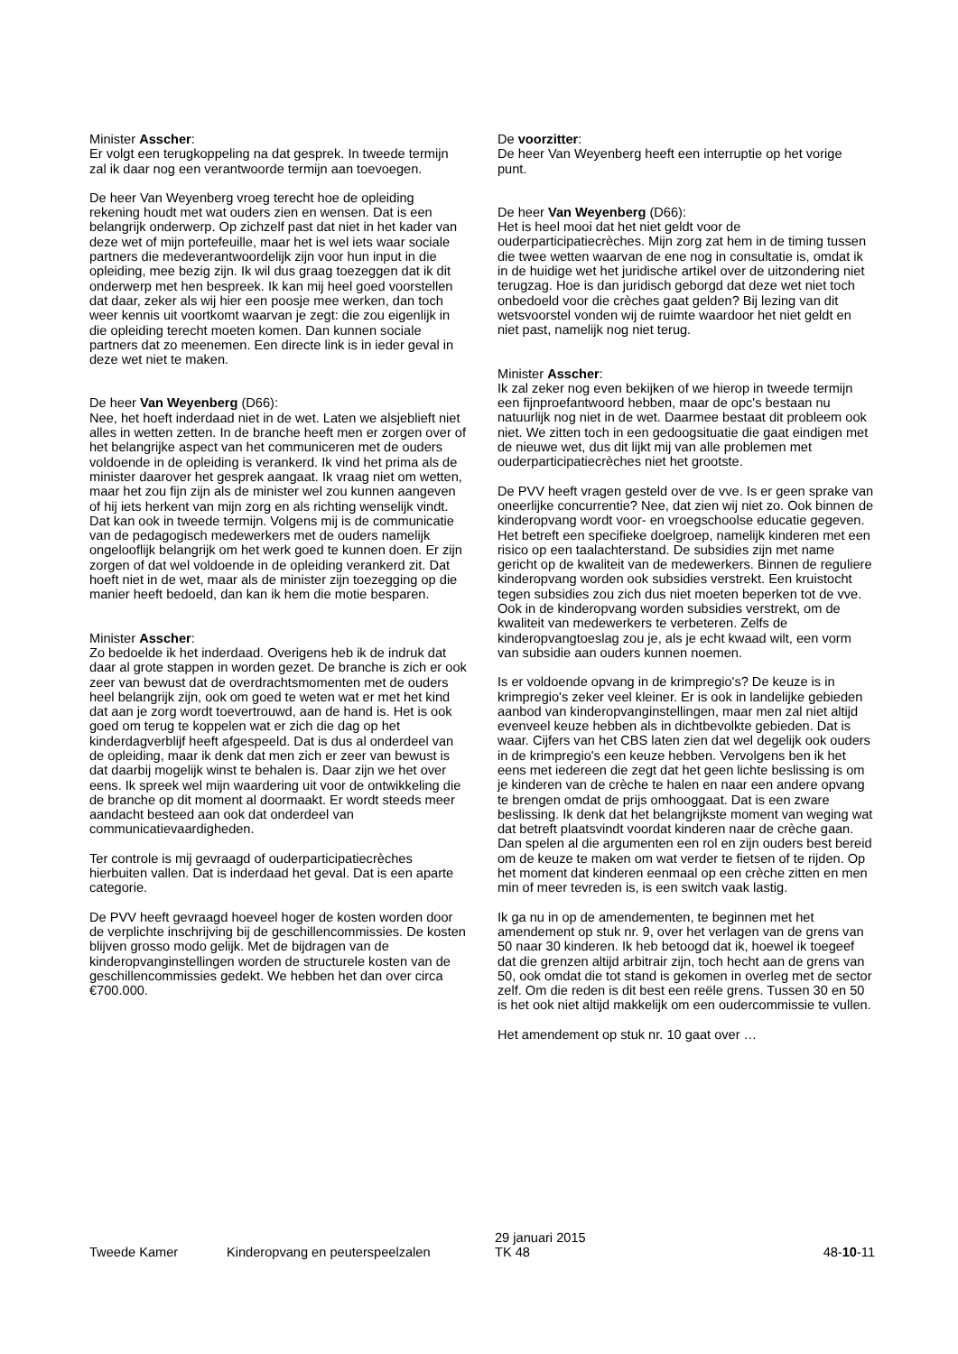Minister Asscher:
Er volgt een terugkoppeling na dat gesprek. In tweede termijn zal ik daar nog een verantwoorde termijn aan toevoegen.
De heer Van Weyenberg vroeg terecht hoe de opleiding rekening houdt met wat ouders zien en wensen. Dat is een belangrijk onderwerp. Op zichzelf past dat niet in het kader van deze wet of mijn portefeuille, maar het is wel iets waar sociale partners die medeverantwoordelijk zijn voor hun input in die opleiding, mee bezig zijn. Ik wil dus graag toezeggen dat ik dit onderwerp met hen bespreek. Ik kan mij heel goed voorstellen dat daar, zeker als wij hier een poosje mee werken, dan toch weer kennis uit voortkomt waarvan je zegt: die zou eigenlijk in die opleiding terecht moeten komen. Dan kunnen sociale partners dat zo meenemen. Een directe link is in ieder geval in deze wet niet te maken.
De heer Van Weyenberg (D66):
Nee, het hoeft inderdaad niet in de wet. Laten we alsjeblieft niet alles in wetten zetten. In de branche heeft men er zorgen over of het belangrijke aspect van het communiceren met de ouders voldoende in de opleiding is verankerd. Ik vind het prima als de minister daarover het gesprek aangaat. Ik vraag niet om wetten, maar het zou fijn zijn als de minister wel zou kunnen aangeven of hij iets herkent van mijn zorg en als richting wenselijk vindt. Dat kan ook in tweede termijn. Volgens mij is de communicatie van de pedagogisch medewerkers met de ouders namelijk ongelooflijk belangrijk om het werk goed te kunnen doen. Er zijn zorgen of dat wel voldoende in de opleiding verankerd zit. Dat hoeft niet in de wet, maar als de minister zijn toezegging op die manier heeft bedoeld, dan kan ik hem die motie besparen.
Minister Asscher:
Zo bedoelde ik het inderdaad. Overigens heb ik de indruk dat daar al grote stappen in worden gezet. De branche is zich er ook zeer van bewust dat de overdrachtsmomenten met de ouders heel belangrijk zijn, ook om goed te weten wat er met het kind dat aan je zorg wordt toevertrouwd, aan de hand is. Het is ook goed om terug te koppelen wat er zich die dag op het kinderdagverblijf heeft afgespeeld. Dat is dus al onderdeel van de opleiding, maar ik denk dat men zich er zeer van bewust is dat daarbij mogelijk winst te behalen is. Daar zijn we het over eens. Ik spreek wel mijn waardering uit voor de ontwikkeling die de branche op dit moment al doormaakt. Er wordt steeds meer aandacht besteed aan ook dat onderdeel van communicatievaardigheden.
Ter controle is mij gevraagd of ouderparticipatiecrèches hierbuiten vallen. Dat is inderdaad het geval. Dat is een aparte categorie.
De PVV heeft gevraagd hoeveel hoger de kosten worden door de verplichte inschrijving bij de geschillencommissies. De kosten blijven grosso modo gelijk. Met de bijdragen van de kinderopvanginstellingen worden de structurele kosten van de geschillencommissies gedekt. We hebben het dan over circa €700.000.
De voorzitter:
De heer Van Weyenberg heeft een interruptie op het vorige punt.
De heer Van Weyenberg (D66):
Het is heel mooi dat het niet geldt voor de ouderparticipatiecrèches. Mijn zorg zat hem in de timing tussen die twee wetten waarvan de ene nog in consultatie is, omdat ik in de huidige wet het juridische artikel over de uitzondering niet terugzag. Hoe is dan juridisch geborgd dat deze wet niet toch onbedoeld voor die crèches gaat gelden? Bij lezing van dit wetsvoorstel vonden wij de ruimte waardoor het niet geldt en niet past, namelijk nog niet terug.
Minister Asscher:
Ik zal zeker nog even bekijken of we hierop in tweede termijn een fijnproefantwoord hebben, maar de opc's bestaan nu natuurlijk nog niet in de wet. Daarmee bestaat dit probleem ook niet. We zitten toch in een gedoogsituatie die gaat eindigen met de nieuwe wet, dus dit lijkt mij van alle problemen met ouderparticipatiecrèches niet het grootste.
De PVV heeft vragen gesteld over de vve. Is er geen sprake van oneerlijke concurrentie? Nee, dat zien wij niet zo. Ook binnen de kinderopvang wordt voor- en vroegschoolse educatie gegeven. Het betreft een specifieke doelgroep, namelijk kinderen met een risico op een taalachterstand. De subsidies zijn met name gericht op de kwaliteit van de medewerkers. Binnen de reguliere kinderopvang worden ook subsidies verstrekt. Een kruistocht tegen subsidies zou zich dus niet moeten beperken tot de vve. Ook in de kinderopvang worden subsidies verstrekt, om de kwaliteit van medewerkers te verbeteren. Zelfs de kinderopvangtoeslag zou je, als je echt kwaad wilt, een vorm van subsidie aan ouders kunnen noemen.
Is er voldoende opvang in de krimpregio's? De keuze is in krimpregio's zeker veel kleiner. Er is ook in landelijke gebieden aanbod van kinderopvanginstellingen, maar men zal niet altijd evenveel keuze hebben als in dichtbevolkte gebieden. Dat is waar. Cijfers van het CBS laten zien dat wel degelijk ook ouders in de krimpregio's een keuze hebben. Vervolgens ben ik het eens met iedereen die zegt dat het geen lichte beslissing is om je kinderen van de crèche te halen en naar een andere opvang te brengen omdat de prijs omhooggaat. Dat is een zware beslissing. Ik denk dat het belangrijkste moment van weging wat dat betreft plaatsvindt voordat kinderen naar de crèche gaan. Dan spelen al die argumenten een rol en zijn ouders best bereid om de keuze te maken om wat verder te fietsen of te rijden. Op het moment dat kinderen eenmaal op een crèche zitten en men min of meer tevreden is, is een switch vaak lastig.
Ik ga nu in op de amendementen, te beginnen met het amendement op stuk nr. 9, over het verlagen van de grens van 50 naar 30 kinderen. Ik heb betoogd dat ik, hoewel ik toegeef dat die grenzen altijd arbitrair zijn, toch hecht aan de grens van 50, ook omdat die tot stand is gekomen in overleg met de sector zelf. Om die reden is dit best een reële grens. Tussen 30 en 50 is het ook niet altijd makkelijk om een oudercommissie te vullen.
Het amendement op stuk nr. 10 gaat over …
Tweede Kamer
Kinderopvang en peuterspeelzalen
29 januari 2015
TK 48
48-10-11